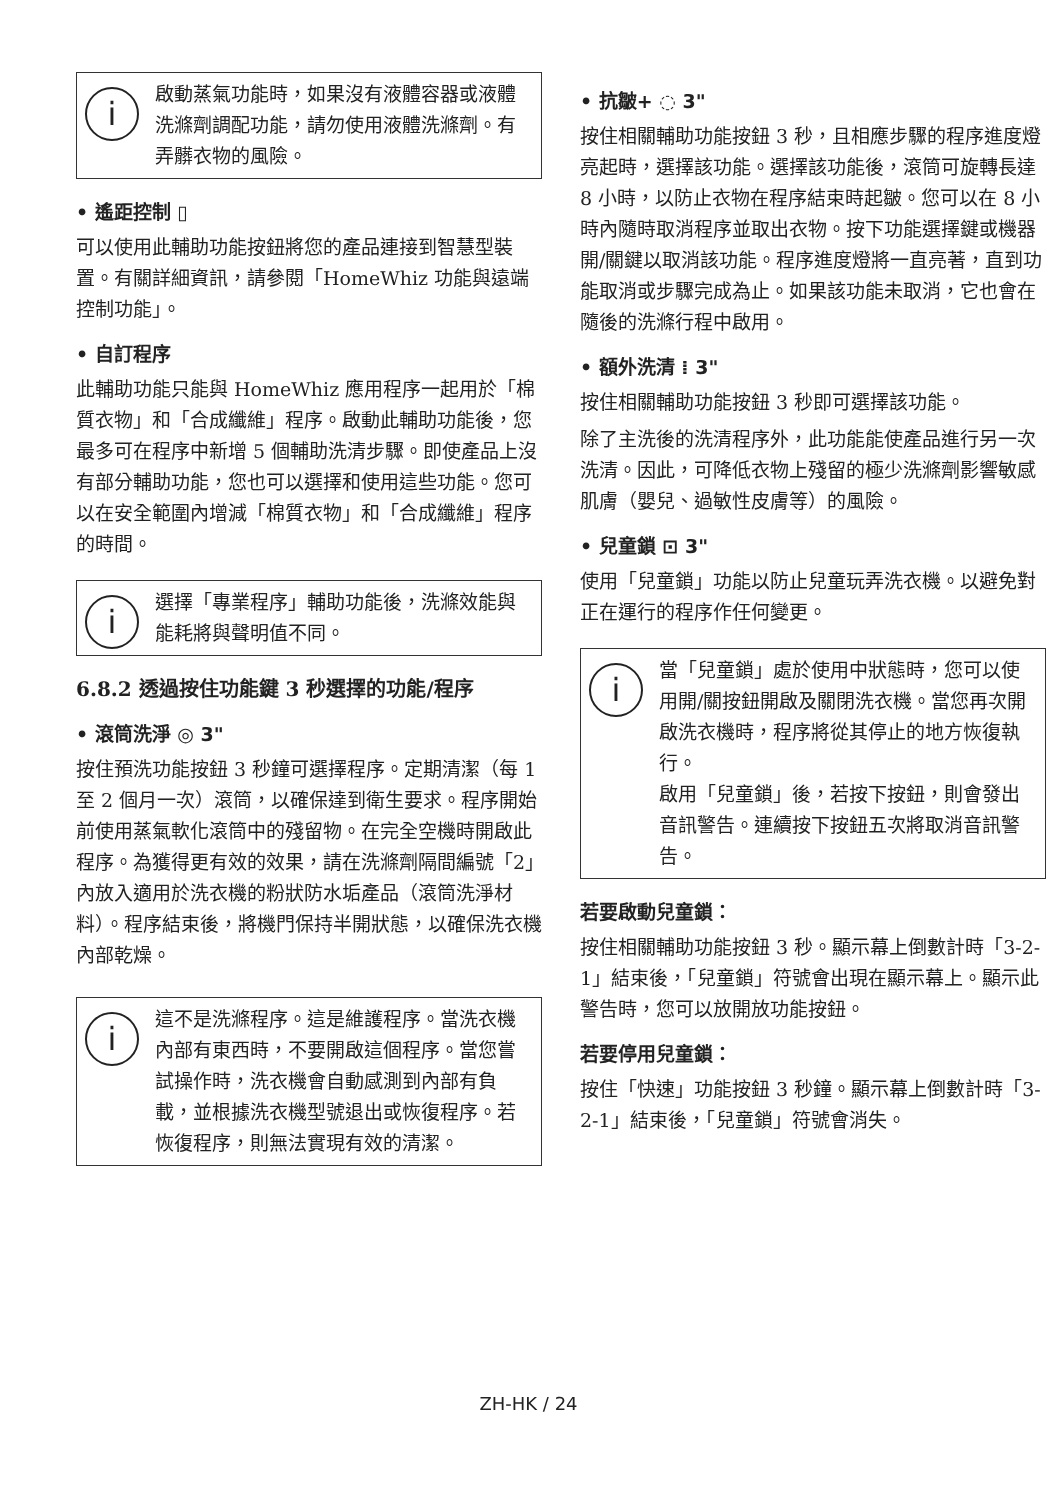i 啟動蒸氣功能時，如果沒有液體容器或液體洗滌劑調配功能，請勿使用液體洗滌劑。有弄髒衣物的風險。
• 遙距控制 ▯
可以使用此輔助功能按鈕將您的產品連接到智慧型裝置。有關詳細資訊，請參閱「HomeWhiz 功能與遠端控制功能」。
• 自訂程序
此輔助功能只能與 HomeWhiz 應用程序一起用於「棉質衣物」和「合成纖維」程序。啟動此輔助功能後，您最多可在程序中新增 5 個輔助洗清步驟。即使產品上沒有部分輔助功能，您也可以選擇和使用這些功能。您可以在安全範圍內增減「棉質衣物」和「合成纖維」程序的時間。
i 選擇「專業程序」輔助功能後，洗滌效能與能耗將與聲明值不同。
6.8.2 透過按住功能鍵 3 秒選擇的功能/程序
• 滾筒洗淨 ◎ 3"
按住預洗功能按鈕 3 秒鐘可選擇程序。定期清潔（每 1 至 2 個月一次）滾筒，以確保達到衛生要求。程序開始前使用蒸氣軟化滾筒中的殘留物。在完全空機時開啟此程序。為獲得更有效的效果，請在洗滌劑隔間編號「2」內放入適用於洗衣機的粉狀防水垢產品（滾筒洗淨材料）。程序結束後，將機門保持半開狀態，以確保洗衣機內部乾燥。
i 這不是洗滌程序。這是維護程序。當洗衣機內部有東西時，不要開啟這個程序。當您嘗試操作時，洗衣機會自動感測到內部有負載，並根據洗衣機型號退出或恢復程序。若恢復程序，則無法實現有效的清潔。
• 抗皺+ ◌ 3"
按住相關輔助功能按鈕 3 秒，且相應步驟的程序進度燈亮起時，選擇該功能。選擇該功能後，滾筒可旋轉長達 8 小時，以防止衣物在程序結束時起皺。您可以在 8 小時內隨時取消程序並取出衣物。按下功能選擇鍵或機器開/關鍵以取消該功能。程序進度燈將一直亮著，直到功能取消或步驟完成為止。如果該功能未取消，它也會在隨後的洗滌行程中啟用。
• 額外洗清 ⁞ 3"
按住相關輔助功能按鈕 3 秒即可選擇該功能。
除了主洗後的洗清程序外，此功能能使產品進行另一次洗清。因此，可降低衣物上殘留的極少洗滌劑影響敏感肌膚（嬰兒、過敏性皮膚等）的風險。
• 兒童鎖 ⊡ 3"
使用「兒童鎖」功能以防止兒童玩弄洗衣機。以避免對正在運行的程序作任何變更。
i 當「兒童鎖」處於使用中狀態時，您可以使用開/關按鈕開啟及關閉洗衣機。當您再次開啟洗衣機時，程序將從其停止的地方恢復執行。
啟用「兒童鎖」後，若按下按鈕，則會發出音訊警告。連續按下按鈕五次將取消音訊警告。
若要啟動兒童鎖：
按住相關輔助功能按鈕 3 秒。顯示幕上倒數計時「3-2-1」結束後，「兒童鎖」符號會出現在顯示幕上。顯示此警告時，您可以放開放功能按鈕。
若要停用兒童鎖：
按住「快速」功能按鈕 3 秒鐘。顯示幕上倒數計時「3-2-1」結束後，「兒童鎖」符號會消失。
ZH-HK / 24